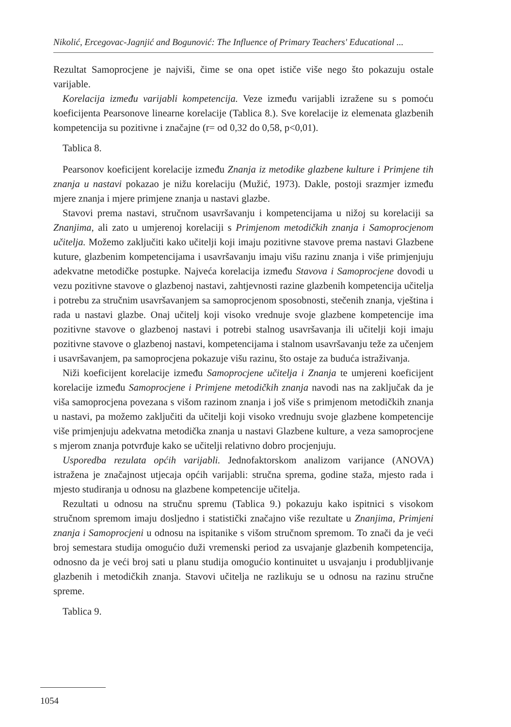Nikolić, Ercegovac-Jagnjić and Bogunović: The Influence of Primary Teachers' Educational ...
Rezultat Samoprocjene je najviši, čime se ona opet ističe više nego što pokazuju ostale varijable.
Korelacija između varijabli kompetencija. Veze između varijabli izražene su s pomoću koeficijenta Pearsonove linearne korelacije (Tablica 8.). Sve korelacije iz elemenata glazbenih kompetencija su pozitivne i značajne (r= od 0,32 do 0,58, p<0,01).
Tablica 8.
Pearsonov koeficijent korelacije između Znanja iz metodike glazbene kulture i Primjene tih znanja u nastavi pokazao je nižu korelaciju (Mužić, 1973). Dakle, postoji srazmjer između mjere znanja i mjere primjene znanja u nastavi glazbe.
Stavovi prema nastavi, stručnom usavršavanju i kompetencijama u nižoj su korelaciji sa Znanjima, ali zato u umjerenoj korelaciji s Primjenom metodičkih znanja i Samoprocjenom učitelja. Možemo zaključiti kako učitelji koji imaju pozitivne stavove prema nastavi Glazbene kuture, glazbenim kompetencijama i usavršavanju imaju višu razinu znanja i više primjenjuju adekvatne metodičke postupke. Najveća korelacija između Stavova i Samoprocjene dovodi u vezu pozitivne stavove o glazbenoj nastavi, zahtjevnosti razine glazbenih kompetencija učitelja i potrebu za stručnim usavršavanjem sa samoprocjenom sposobnosti, stečenih znanja, vještina i rada u nastavi glazbe. Onaj učitelj koji visoko vrednuje svoje glazbene kompetencije ima pozitivne stavove o glazbenoj nastavi i potrebi stalnog usavršavanja ili učitelji koji imaju pozitivne stavove o glazbenoj nastavi, kompetencijama i stalnom usavršavanju teže za učenjem i usavršavanjem, pa samoprocjena pokazuje višu razinu, što ostaje za buduća istraživanja.
Niži koeficijent korelacije između Samoprocjene učitelja i Znanja te umjereni koeficijent korelacije između Samoprocjene i Primjene metodičkih znanja navodi nas na zaključak da je viša samoprocjena povezana s višom razinom znanja i još više s primjenom metodičkih znanja u nastavi, pa možemo zaključiti da učitelji koji visoko vrednuju svoje glazbene kompetencije više primjenjuju adekvatna metodička znanja u nastavi Glazbene kulture, a veza samoprocjene s mjerom znanja potvrđuje kako se učitelji relativno dobro procjenjuju.
Usporedba rezulata općih varijabli. Jednofaktorskom analizom varijance (ANOVA) istražena je značajnost utjecaja općih varijabli: stručna sprema, godine staža, mjesto rada i mjesto studiranja u odnosu na glazbene kompetencije učitelja.
Rezultati u odnosu na stručnu spremu (Tablica 9.) pokazuju kako ispitnici s visokom stručnom spremom imaju dosljedno i statistički značajno više rezultate u Znanjima, Primjeni znanja i Samoprocjeni u odnosu na ispitanike s višom stručnom spremom. To znači da je veći broj semestara studija omogućio duži vremenski period za usvajanje glazbenih kompetencija, odnosno da je veći broj sati u planu studija omogućio kontinuitet u usvajanju i produbljivanje glazbenih i metodičkih znanja. Stavovi učitelja ne razlikuju se u odnosu na razinu stručne spreme.
Tablica 9.
1054